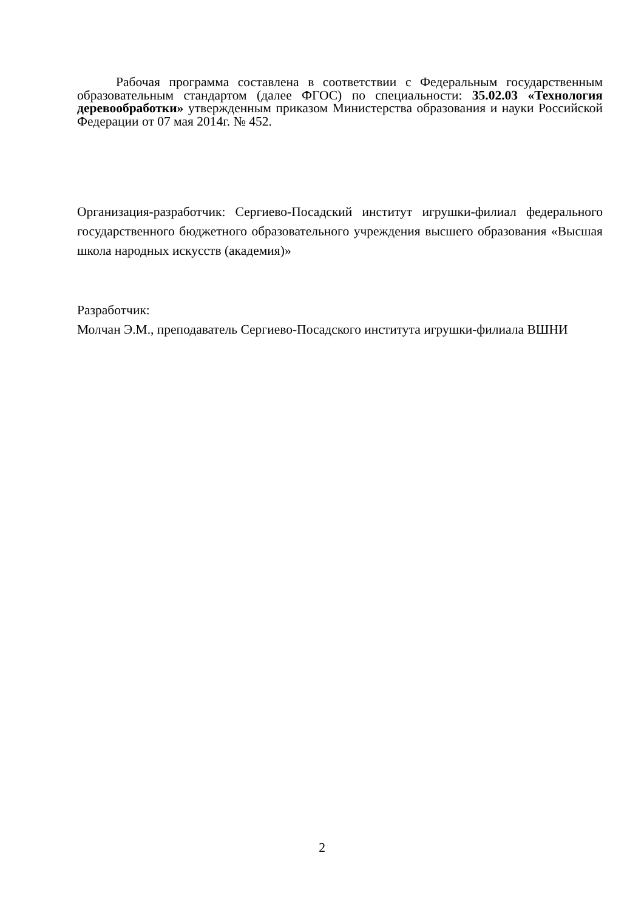Рабочая программа составлена в соответствии с Федеральным государственным образовательным стандартом (далее ФГОС) по специальности: 35.02.03 «Технология деревообработки» утвержденным приказом Министерства образования и науки Российской Федерации от 07 мая 2014г. № 452.
Организация-разработчик: Сергиево-Посадский институт игрушки-филиал федерального государственного бюджетного образовательного учреждения высшего образования «Высшая школа народных искусств (академия)»
Разработчик:
Молчан Э.М., преподаватель Сергиево-Посадского института игрушки-филиала ВШНИ
2